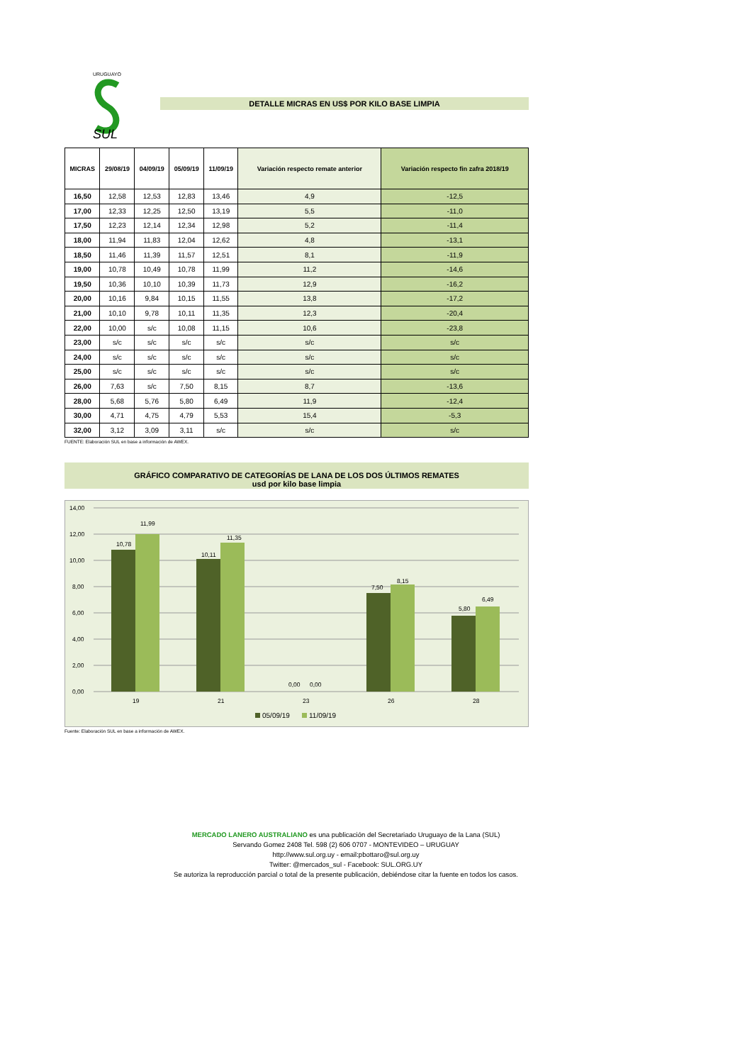URUGUAYO
SUL
DETALLE MICRAS EN US$ POR KILO BASE LIMPIA
| MICRAS | 29/08/19 | 04/09/19 | 05/09/19 | 11/09/19 | Variación respecto remate anterior | Variación respecto fin zafra 2018/19 |
| --- | --- | --- | --- | --- | --- | --- |
| 16,50 | 12,58 | 12,53 | 12,83 | 13,46 | 4,9 | -12,5 |
| 17,00 | 12,33 | 12,25 | 12,50 | 13,19 | 5,5 | -11,0 |
| 17,50 | 12,23 | 12,14 | 12,34 | 12,98 | 5,2 | -11,4 |
| 18,00 | 11,94 | 11,83 | 12,04 | 12,62 | 4,8 | -13,1 |
| 18,50 | 11,46 | 11,39 | 11,57 | 12,51 | 8,1 | -11,9 |
| 19,00 | 10,78 | 10,49 | 10,78 | 11,99 | 11,2 | -14,6 |
| 19,50 | 10,36 | 10,10 | 10,39 | 11,73 | 12,9 | -16,2 |
| 20,00 | 10,16 | 9,84 | 10,15 | 11,55 | 13,8 | -17,2 |
| 21,00 | 10,10 | 9,78 | 10,11 | 11,35 | 12,3 | -20,4 |
| 22,00 | 10,00 | s/c | 10,08 | 11,15 | 10,6 | -23,8 |
| 23,00 | s/c | s/c | s/c | s/c | s/c | s/c |
| 24,00 | s/c | s/c | s/c | s/c | s/c | s/c |
| 25,00 | s/c | s/c | s/c | s/c | s/c | s/c |
| 26,00 | 7,63 | s/c | 7,50 | 8,15 | 8,7 | -13,6 |
| 28,00 | 5,68 | 5,76 | 5,80 | 6,49 | 11,9 | -12,4 |
| 30,00 | 4,71 | 4,75 | 4,79 | 5,53 | 15,4 | -5,3 |
| 32,00 | 3,12 | 3,09 | 3,11 | s/c | s/c | s/c |
FUENTE: Elaboración SUL en base a información de AWEX.
GRÁFICO COMPARATIVO DE CATEGORÍAS DE LANA DE LOS DOS ÚLTIMOS REMATES
usd por kilo base limpia
14,00
12,00
10,00
8,00
6,00
4,00
2,00
0,00
10,78
11,99
10,11
11,35
0,00
0,00
7,50
8,15
5,80
6,49
19
21
23
26
28
05/09/19
11/09/19
Fuente: Elaboración SUL en base a información de AWEX.
MERCADO LANERO AUSTRALIANO es una publicación del Secretariado Uruguayo de la Lana (SUL)
Servando Gomez 2408 Tel. 598 (2) 606 0707 - MONTEVIDEO – URUGUAY
http://www.sul.org.uy - email:pbottaro@sul.org.uy
Twitter: @mercados_sul - Facebook: SUL.ORG.UY
Se autoriza la reproducción parcial o total de la presente publicación, debiéndose citar la fuente en todos los casos.